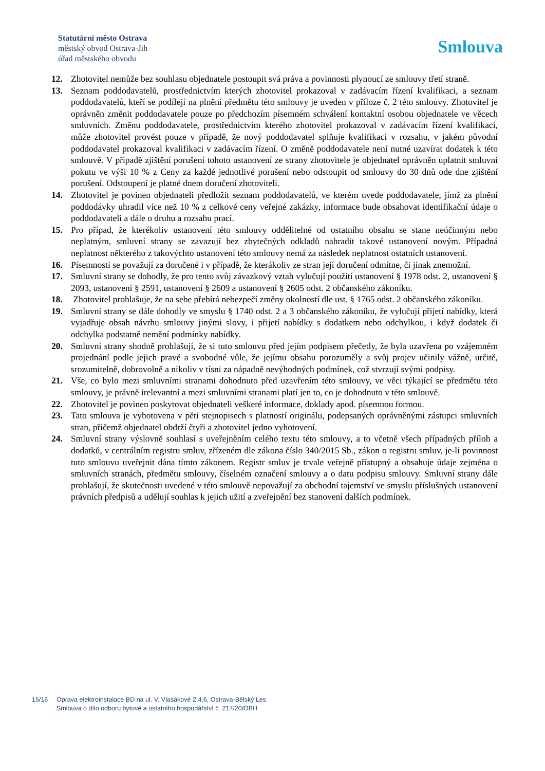Statutární město Ostrava
městský obvod Ostrava-Jih
úřad městského obvodu
Smlouva
12. Zhotovitel nemůže bez souhlasu objednatele postoupit svá práva a povinnosti plynoucí ze smlouvy třetí straně.
13. Seznam poddodavatelů, prostřednictvím kterých zhotovitel prokazoval v zadávacím řízení kvalifikaci, a seznam poddodavatelů, kteří se podílejí na plnění předmětu této smlouvy je uveden v příloze č. 2 této smlouvy. Zhotovitel je oprávněn změnit poddodavatele pouze po předchozím písemném schválení kontaktní osobou objednatele ve věcech smluvních. Změnu poddodavatele, prostřednictvím kterého zhotovitel prokazoval v zadávacím řízení kvalifikaci, může zhotovitel provést pouze v případě, že nový poddodavatel splňuje kvalifikaci v rozsahu, v jakém původní poddodavatel prokazoval kvalifikaci v zadávacím řízení. O změně poddodavatele není nutné uzavírat dodatek k této smlouvě. V případě zjištění porušení tohoto ustanovení ze strany zhotovitele je objednatel oprávněn uplatnit smluvní pokutu ve výši 10 % z Ceny za každé jednotlivé porušení nebo odstoupit od smlouvy do 30 dnů ode dne zjištění porušení. Odstoupení je platné dnem doručení zhotoviteli.
14. Zhotovitel je povinen objednateli předložit seznam poddodavatelů, ve kterém uvede poddodavatele, jímž za plnění poddodávky uhradil více než 10 % z celkové ceny veřejné zakázky, informace bude obsahovat identifikační údaje o poddodavateli a dále o druhu a rozsahu prací.
15. Pro případ, že kterékoliv ustanovení této smlouvy oddělitelné od ostatního obsahu se stane neúčinným nebo neplatným, smluvní strany se zavazují bez zbytečných odkladů nahradit takové ustanovení novým. Případná neplatnost některého z takovýchto ustanovení této smlouvy nemá za následek neplatnost ostatních ustanovení.
16. Písemnosti se považují za doručené i v případě, že kterákoliv ze stran její doručení odmítne, či jinak znemožní.
17. Smluvní strany se dohodly, že pro tento svůj závazkový vztah vylučují použití ustanovení § 1978 odst. 2, ustanovení § 2093, ustanovení § 2591, ustanovení § 2609 a ustanovení § 2605 odst. 2 občanského zákoníku.
18. Zhotovitel prohlašuje, že na sebe přebírá nebezpečí změny okolností dle ust. § 1765 odst. 2 občanského zákoníku.
19. Smluvní strany se dále dohodly ve smyslu § 1740 odst. 2 a 3 občanského zákoníku, že vylučují přijetí nabídky, která vyjadřuje obsah návrhu smlouvy jinými slovy, i přijetí nabídky s dodatkem nebo odchylkou, i když dodatek či odchylka podstatně nemění podmínky nabídky.
20. Smluvní strany shodně prohlašují, že si tuto smlouvu před jejím podpisem přečetly, že byla uzavřena po vzájemném projednání podle jejich pravé a svobodné vůle, že jejímu obsahu porozuměly a svůj projev učinily vážně, určitě, srozumitelně, dobrovolně a nikoliv v tísni za nápadně nevýhodných podmínek, což stvrzují svými podpisy.
21. Vše, co bylo mezi smluvními stranami dohodnuto před uzavřením této smlouvy, ve věci týkající se předmětu této smlouvy, je právně irelevantní a mezi smluvními stranami platí jen to, co je dohodnuto v této smlouvě.
22. Zhotovitel je povinen poskytovat objednateli veškeré informace, doklady apod. písemnou formou.
23. Tato smlouva je vyhotovena v pěti stejnopisech s platností originálu, podepsaných oprávněnými zástupci smluvních stran, přičemž objednatel obdrží čtyři a zhotovitel jedno vyhotovení.
24. Smluvní strany výslovně souhlasí s uveřejněním celého textu této smlouvy, a to včetně všech případných příloh a dodatků, v centrálním registru smluv, zřízeném dle zákona číslo 340/2015 Sb., zákon o registru smluv, je-li povinnost tuto smlouvu uveřejnit dána tímto zákonem. Registr smluv je trvale veřejně přístupný a obsahuje údaje zejména o smluvních stranách, předmětu smlouvy, číselném označení smlouvy a o datu podpisu smlouvy. Smluvní strany dále prohlašují, že skutečnosti uvedené v této smlouvě nepovažují za obchodní tajemství ve smyslu příslušných ustanovení právních předpisů a udělují souhlas k jejich užití a zveřejnění bez stanovení dalších podmínek.
15/16 Oprava elektroinstalace BD na ul. V. Vlasákové 2,4,6, Ostrava-Bělský Les
Smlouva o dílo odboru bytové a ostatního hospodářství č. 217/20/OBH